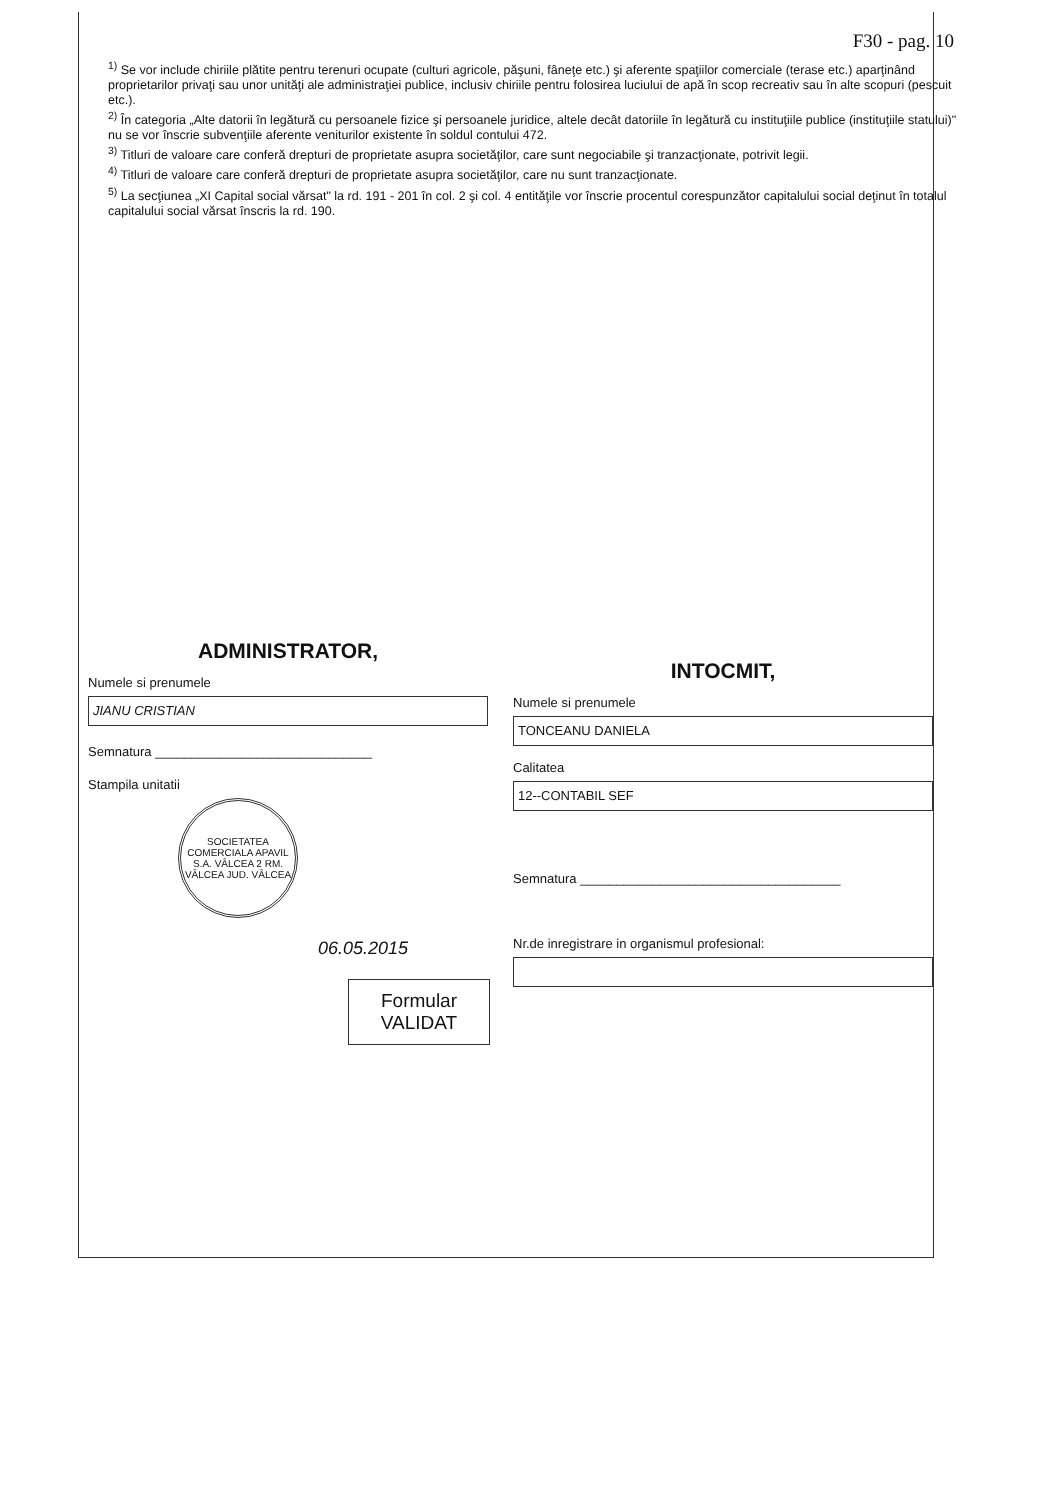F30 - pag. 10
<sup>1)</sup> Se vor include chiriile plătite pentru terenuri ocupate (culturi agricole, păşuni, fâneţe etc.) şi aferente spaţiilor comerciale (terase etc.) aparţinând proprietarilor privaţi sau unor unităţi ale administraţiei publice, inclusiv chiriile pentru folosirea luciului de apă în scop recreativ sau în alte scopuri (pescuit etc.).
<sup>2)</sup> În categoria „Alte datorii în legătură cu persoanele fizice şi persoanele juridice, altele decât datoriile în legătură cu instituţiile publice (instituţiile statului)" nu se vor înscrie subvenţiile aferente veniturilor existente în soldul contului 472.
<sup>3)</sup> Titluri de valoare care conferă drepturi de proprietate asupra societăţilor, care sunt negociabile şi tranzacţionate, potrivit legii.
<sup>4)</sup> Titluri de valoare care conferă drepturi de proprietate asupra societăţilor, care nu sunt tranzacţionate.
<sup>5)</sup> La secţiunea „XI Capital social vărsat" la rd. 191 - 201 în col. 2 şi col. 4 entităţile vor înscrie procentul corespunzător capitalului social deţinut în totalul capitalului social vărsat înscris la rd. 190.
ADMINISTRATOR,
Numele si prenumele
JIANU CRISTIAN
Semnatura ______________________________
Stampila unitatii
SOCIETATEA COMERCIALA APAVIL S.A. VÂLCEA 2 RM. VÂLCEA JUD. VÂLCEA
06.05.2015
Formular
VALIDAT
INTOCMIT,
Numele si prenumele
TONCEANU DANIELA
Calitatea
12--CONTABIL SEF
Semnatura ____________________________________
Nr.de inregistrare in organismul profesional: